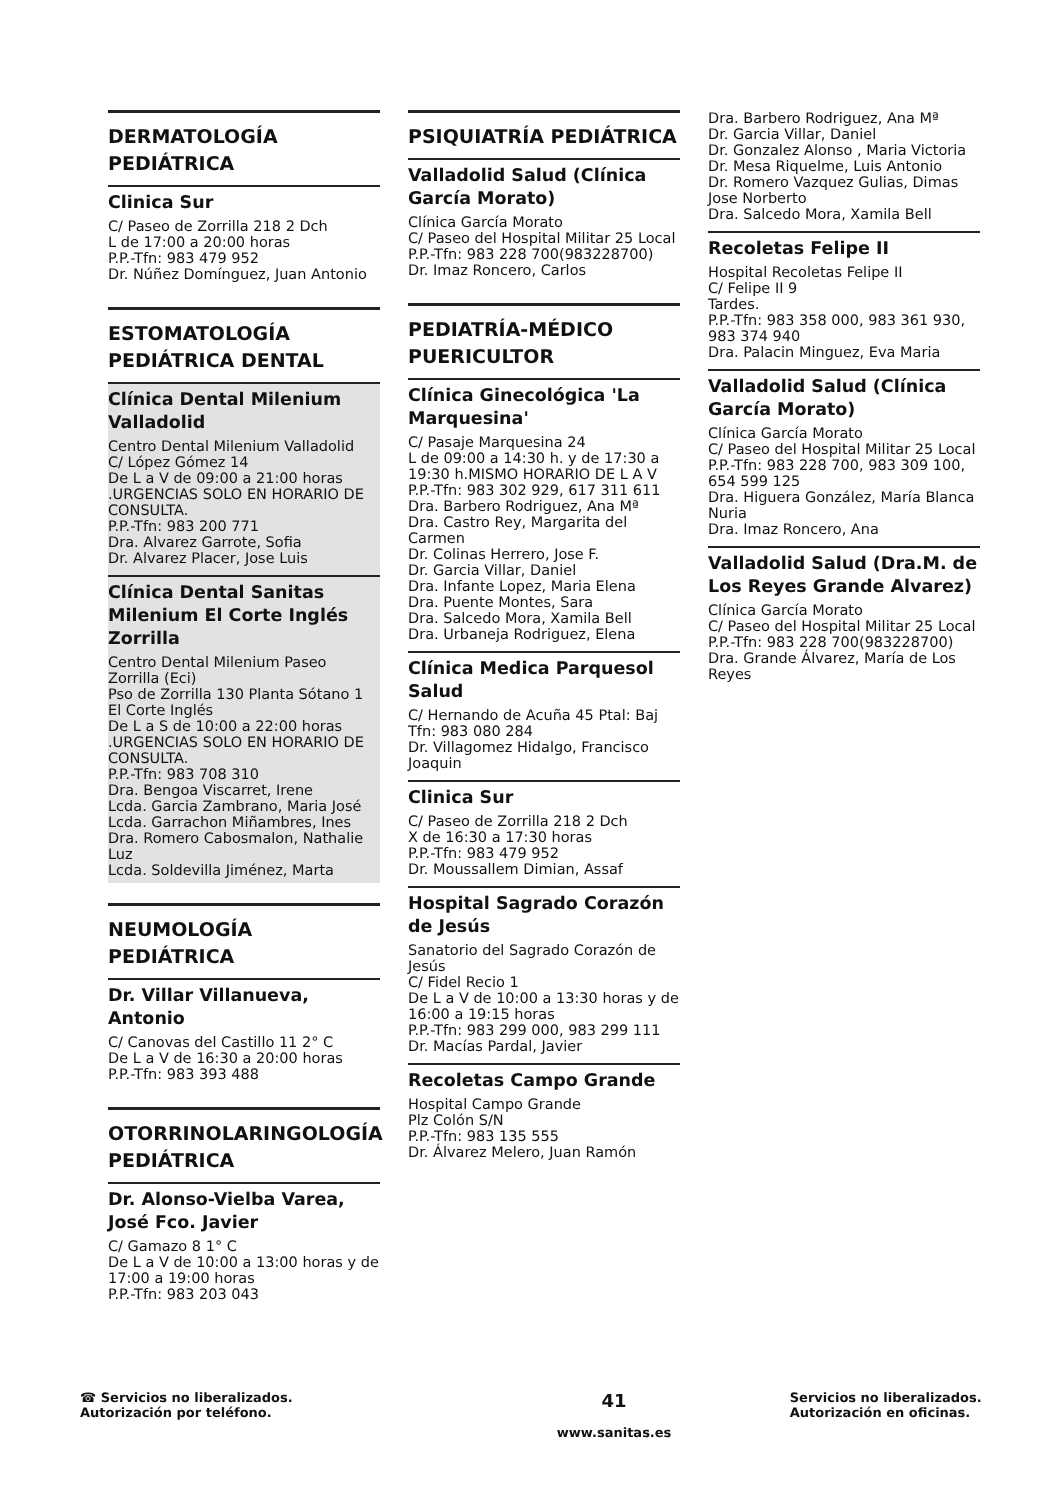DERMATOLOGÍA PEDIÁTRICA
Clinica Sur
C/ Paseo de Zorrilla 218 2 Dch
L de 17:00 a 20:00 horas
P.P.-Tfn: 983 479 952
Dr. Núñez Domínguez, Juan Antonio
ESTOMATOLOGÍA PEDIÁTRICA DENTAL
Clínica Dental Milenium Valladolid
Centro Dental Milenium Valladolid
C/ López Gómez 14
De L a V de 09:00 a 21:00 horas .URGENCIAS SOLO EN HORARIO DE CONSULTA.
P.P.-Tfn: 983 200 771
Dra. Alvarez Garrote, Sofia
Dr. Alvarez Placer, Jose Luis
Clínica Dental Sanitas Milenium El Corte Inglés Zorrilla
Centro Dental Milenium Paseo Zorrilla (Eci)
Pso de Zorrilla 130 Planta Sótano 1 El Corte Inglés
De L a S de 10:00 a 22:00 horas .URGENCIAS SOLO EN HORARIO DE CONSULTA.
P.P.-Tfn: 983 708 310
Dra. Bengoa Viscarret, Irene
Lcda. Garcia Zambrano, Maria José
Lcda. Garrachon Miñambres, Ines
Dra. Romero Cabosmalon, Nathalie Luz
Lcda. Soldevilla Jiménez, Marta
NEUMOLOGÍA PEDIÁTRICA
Dr. Villar Villanueva, Antonio
C/ Canovas del Castillo 11 2° C
De L a V de 16:30 a 20:00 horas
P.P.-Tfn: 983 393 488
OTORRINOLARINGOLOGÍA PEDIÁTRICA
Dr. Alonso-Vielba Varea, José Fco. Javier
C/ Gamazo 8 1° C
De L a V de 10:00 a 13:00 horas y de 17:00 a 19:00 horas
P.P.-Tfn: 983 203 043
PSIQUIATRÍA PEDIÁTRICA
Valladolid Salud (Clínica García Morato)
Clínica García Morato
C/ Paseo del Hospital Militar 25 Local
P.P.-Tfn: 983 228 700(983228700)
Dr. Imaz Roncero, Carlos
PEDIATRÍA-MÉDICO PUERICULTOR
Clínica Ginecológica 'La Marquesina'
C/ Pasaje Marquesina 24
L de 09:00 a 14:30 h. y de 17:30 a 19:30 h.MISMO HORARIO DE L A V
P.P.-Tfn: 983 302 929, 617 311 611
Dra. Barbero Rodriguez, Ana Mª
Dra. Castro Rey, Margarita del Carmen
Dr. Colinas Herrero, Jose F.
Dr. Garcia Villar, Daniel
Dra. Infante Lopez, Maria Elena
Dra. Puente Montes, Sara
Dra. Salcedo Mora, Xamila Bell
Dra. Urbaneja Rodriguez, Elena
Clínica Medica Parquesol Salud
C/ Hernando de Acuña 45 Ptal: Baj
Tfn: 983 080 284
Dr. Villagomez Hidalgo, Francisco Joaquin
Clinica Sur
C/ Paseo de Zorrilla 218 2 Dch
X de 16:30 a 17:30 horas
P.P.-Tfn: 983 479 952
Dr. Moussallem Dimian, Assaf
Hospital Sagrado Corazón de Jesús
Sanatorio del Sagrado Corazón de Jesús
C/ Fidel Recio 1
De L a V de 10:00 a 13:30 horas y de 16:00 a 19:15 horas
P.P.-Tfn: 983 299 000, 983 299 111
Dr. Macías Pardal, Javier
Recoletas Campo Grande
Hospital Campo Grande
Plz Colón S/N
P.P.-Tfn: 983 135 555
Dr. Álvarez Melero, Juan Ramón
Dra. Barbero Rodriguez, Ana Mª
Dr. Garcia Villar, Daniel
Dr. Gonzalez Alonso , Maria Victoria
Dr. Mesa Riquelme, Luis Antonio
Dr. Romero Vazquez Gulias, Dimas Jose Norberto
Dra. Salcedo Mora, Xamila Bell
Recoletas Felipe II
Hospital Recoletas Felipe II
C/ Felipe II 9
Tardes.
P.P.-Tfn: 983 358 000, 983 361 930, 983 374 940
Dra. Palacin Minguez, Eva Maria
Valladolid Salud (Clínica García Morato)
Clínica García Morato
C/ Paseo del Hospital Militar 25 Local
P.P.-Tfn: 983 228 700, 983 309 100, 654 599 125
Dra. Higuera González, María Blanca Nuria
Dra. Imaz Roncero, Ana
Valladolid Salud (Dra.M. de Los Reyes Grande Alvarez)
Clínica García Morato
C/ Paseo del Hospital Militar 25 Local
P.P.-Tfn: 983 228 700(983228700)
Dra. Grande Álvarez, María de Los Reyes
☎ Servicios no liberalizados. Autorización por teléfono.
41
www.sanitas.es
Servicios no liberalizados. Autorización en oficinas.